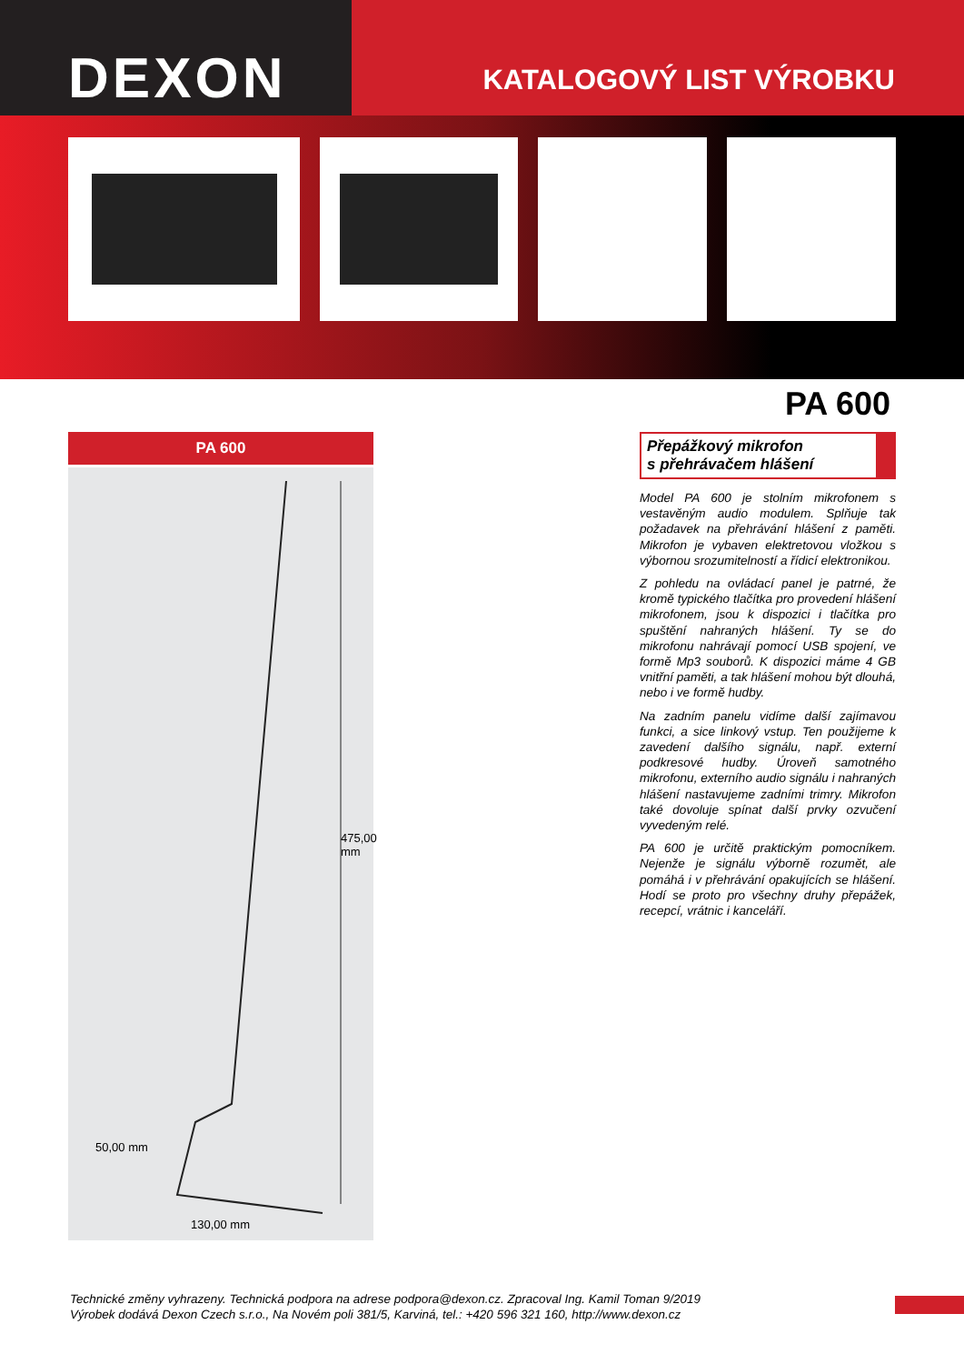DEXON
KATALOGOVÝ LIST VÝROBKU
PA 600
PA 600
475,00 mm
50,00 mm
130,00 mm
Přepážkový mikrofon
s přehrávačem hlášení
Model PA 600 je stolním mikrofonem s vestavěným audio modulem. Splňuje tak požadavek na přehrávání hlášení z paměti. Mikrofon je vybaven elektretovou vložkou s výbornou srozumitelností a řídicí elektronikou.
Z pohledu na ovládací panel je patrné, že kromě typického tlačítka pro provedení hlášení mikrofonem, jsou k dispozici i tlačítka pro spuštění nahraných hlášení. Ty se do mikrofonu nahrávají pomocí USB spojení, ve formě Mp3 souborů. K dispozici máme 4 GB vnitřní paměti, a tak hlášení mohou být dlouhá, nebo i ve formě hudby.
Na zadním panelu vidíme další zajímavou funkci, a sice linkový vstup. Ten použijeme k zavedení dalšího signálu, např. externí podkresové hudby. Úroveň samotného mikrofonu, externího audio signálu i nahraných hlášení nastavujeme zadními trimry. Mikrofon také dovoluje spínat další prvky ozvučení vyvedeným relé.
PA 600 je určitě praktickým pomocníkem. Nejenže je signálu výborně rozumět, ale pomáhá i v přehrávání opakujících se hlášení. Hodí se proto pro všechny druhy přepážek, recepcí, vrátnic i kanceláří.
Technické změny vyhrazeny. Technická podpora na adrese podpora@dexon.cz. Zpracoval Ing. Kamil Toman 9/2019
Výrobek dodává Dexon Czech s.r.o., Na Novém poli 381/5, Karviná, tel.: +420 596 321 160, http://www.dexon.cz